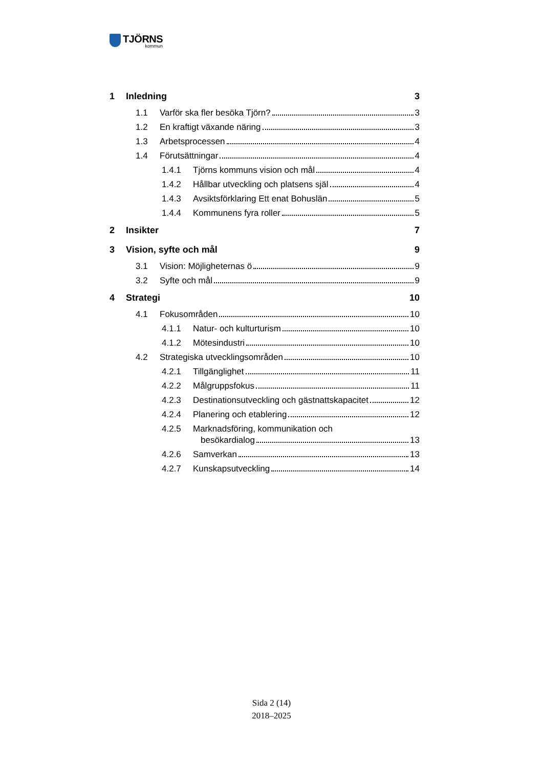TJÖRNS
kommun
1 Inledning 3
1.1 Varför ska fler besöka Tjörn? 3
1.2 En kraftigt växande näring 3
1.3 Arbetsprocessen 4
1.4 Förutsättningar 4
1.4.1 Tjörns kommuns vision och mål 4
1.4.2 Hållbar utveckling och platsens själ 4
1.4.3 Avsiktsförklaring Ett enat Bohuslän 5
1.4.4 Kommunens fyra roller 5
2 Insikter 7
3 Vision, syfte och mål 9
3.1 Vision: Möjligheternas ö 9
3.2 Syfte och mål 9
4 Strategi 10
4.1 Fokusområden 10
4.1.1 Natur- och kulturturism 10
4.1.2 Mötesindustri 10
4.2 Strategiska utvecklingsområden 10
4.2.1 Tillgänglighet 11
4.2.2 Målgruppsfokus 11
4.2.3 Destinationsutveckling och gästnattskapacitet 12
4.2.4 Planering och etablering 12
4.2.5 Marknadsföring, kommunikation och
besökardialog 13
4.2.6 Samverkan 13
4.2.7 Kunskapsutveckling 14
Sida 2 (14)
2018–2025